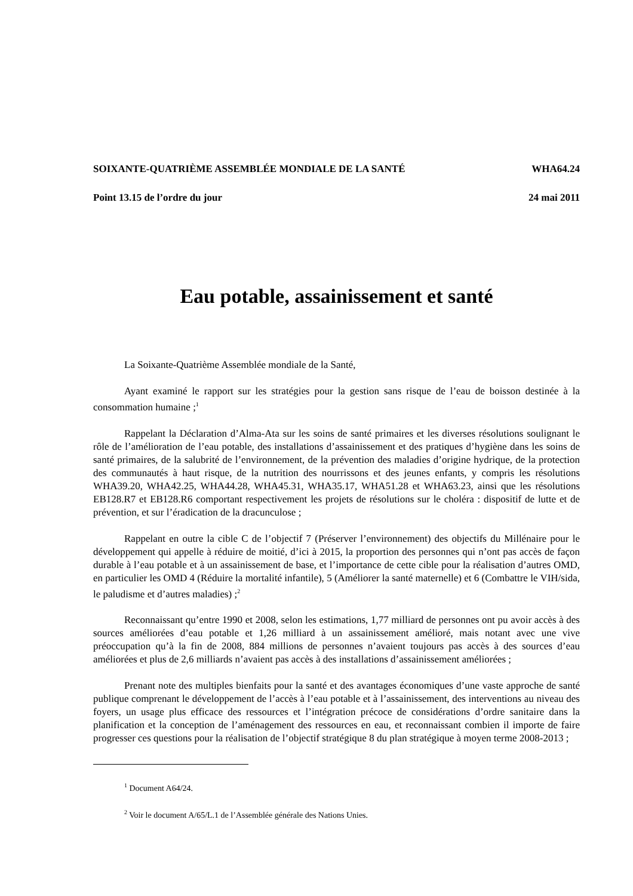SOIXANTE-QUATRIÈME ASSEMBLÉE MONDIALE DE LA SANTÉ WHA64.24
Point 13.15 de l’ordre du jour 24 mai 2011
Eau potable, assainissement et santé
La Soixante-Quatrième Assemblée mondiale de la Santé,
Ayant examiné le rapport sur les stratégies pour la gestion sans risque de l’eau de boisson destinée à la consommation humaine ;<sup>1</sup>
Rappelant la Déclaration d’Alma-Ata sur les soins de santé primaires et les diverses résolutions soulignant le rôle de l’amélioration de l’eau potable, des installations d’assainissement et des pratiques d’hygiène dans les soins de santé primaires, de la salubrité de l’environnement, de la prévention des maladies d’origine hydrique, de la protection des communautés à haut risque, de la nutrition des nourrissons et des jeunes enfants, y compris les résolutions WHA39.20, WHA42.25, WHA44.28, WHA45.31, WHA35.17, WHA51.28 et WHA63.23, ainsi que les résolutions EB128.R7 et EB128.R6 comportant respectivement les projets de résolutions sur le choléra : dispositif de lutte et de prévention, et sur l’éradication de la dracunculose ;
Rappelant en outre la cible C de l’objectif 7 (Préserver l’environnement) des objectifs du Millénaire pour le développement qui appelle à réduire de moitié, d’ici à 2015, la proportion des personnes qui n’ont pas accès de façon durable à l’eau potable et à un assainissement de base, et l’importance de cette cible pour la réalisation d’autres OMD, en particulier les OMD 4 (Réduire la mortalité infantile), 5 (Améliorer la santé maternelle) et 6 (Combattre le VIH/sida, le paludisme et d’autres maladies) ;<sup>2</sup>
Reconnaissant qu’entre 1990 et 2008, selon les estimations, 1,77 milliard de personnes ont pu avoir accès à des sources améliorées d’eau potable et 1,26 milliard à un assainissement amélioré, mais notant avec une vive préoccupation qu’à la fin de 2008, 884 millions de personnes n’avaient toujours pas accès à des sources d’eau améliorées et plus de 2,6 milliards n’avaient pas accès à des installations d’assainissement améliorées ;
Prenant note des multiples bienfaits pour la santé et des avantages économiques d’une vaste approche de santé publique comprenant le développement de l’accès à l’eau potable et à l’assainissement, des interventions au niveau des foyers, un usage plus efficace des ressources et l’intégration précoce de considérations d’ordre sanitaire dans la planification et la conception de l’aménagement des ressources en eau, et reconnaissant combien il importe de faire progresser ces questions pour la réalisation de l’objectif stratégique 8 du plan stratégique à moyen terme 2008-2013 ;
<sup>1</sup> Document A64/24.
<sup>2</sup> Voir le document A/65/L.1 de l’Assemblée générale des Nations Unies.